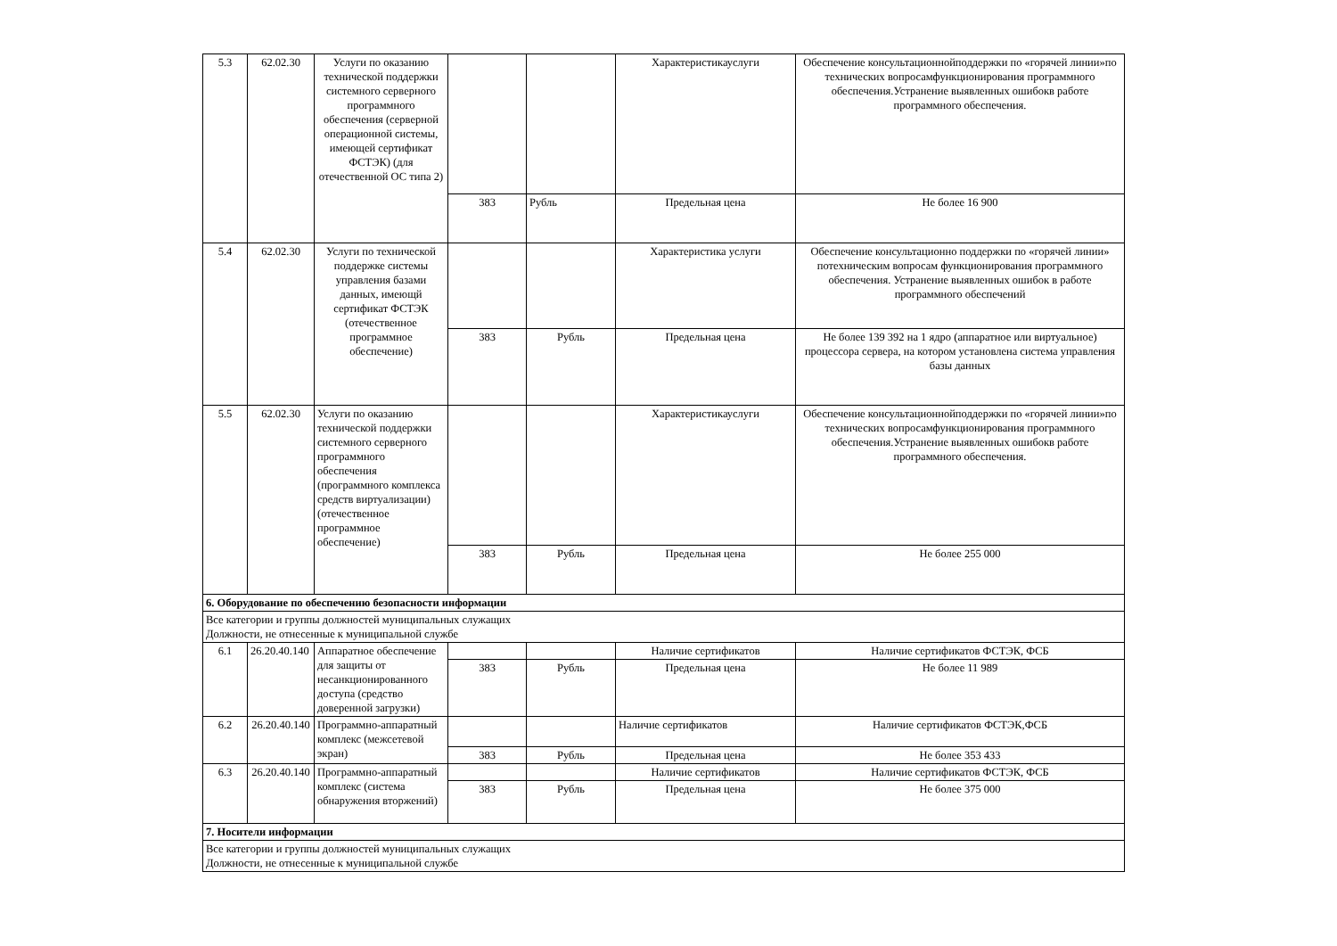| 5.3 | 62.02.30 | Услуги по оказанию технической поддержки системного серверного программного обеспечения (серверной операционной системы, имеющей сертификат ФСТЭК) (для отечественной ОС типа 2) | | | Характеристикауслуги | Обеспечение консультационнойподдержки по «горячей линии»по технических вопросамфункционирования программного обеспечения.Устранение выявленных ошибокв работе программного обеспечения. |
| | | | 383 | Рубль | Предельная цена | Не более 16 900 |
| 5.4 | 62.02.30 | Услуги по технической поддержке системы управления базами данных, имеющй сертификат ФСТЭК (отечественное программное обеспечение) | | | Характеристика услуги | Обеспечение консультационно поддержки по «горячей линии» потехническим вопросам функционирования программного обеспечения. Устранение выявленных ошибок в работе программного обеспечений |
| | | | 383 | Рубль | Предельная цена | Не более 139 392 на 1 ядро (аппаратное или виртуальное) процессора сервера, на котором установлена система управления базы данных |
| 5.5 | 62.02.30 | Услуги по оказанию технической поддержки системного серверного программного обеспечения (программного комплекса средств виртуализации) (отечественное программное обеспечение) | | | Характеристикауслуги | Обеспечение консультационнойподдержки по «горячей линии»по технических вопросамфункционирования программного обеспечения.Устранение выявленных ошибокв работе программного обеспечения. |
| | | | 383 | Рубль | Предельная цена | Не более 255 000 |
| 6. Оборудование по обеспечению безопасности информации | | | | | | |
| Все категории и группы должностей муниципальных служащих Должности, не отнесенные к муниципальной службе | | | | | | |
| 6.1 | 26.20.40.140 | Аппаратное обеспечение для защиты от несанкционированного доступа (средство доверенной загрузки) | | | Наличие сертификатов | Наличие сертификатов ФСТЭК, ФСБ |
| | | | 383 | Рубль | Предельная цена | Не более 11 989 |
| 6.2 | 26.20.40.140 | Программно-аппаратный комплекс (межсетевой экран) | | | Наличие сертификатов | Наличие сертификатов ФСТЭК,ФСБ |
| | | | 383 | Рубль | Предельная цена | Не более 353 433 |
| 6.3 | 26.20.40.140 | Программно-аппаратный комплекс (система обнаружения вторжений) | | | Наличие сертификатов | Наличие сертификатов ФСТЭК, ФСБ |
| | | | 383 | Рубль | Предельная цена | Не более 375 000 |
| 7. Носители информации | | | | | | |
| Все категории и группы должностей муниципальных служащих Должности, не отнесенные к муниципальной службе | | | | | | |